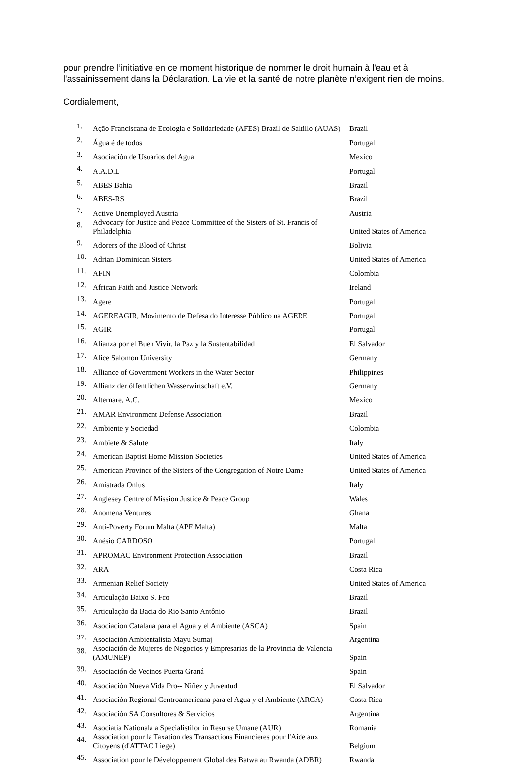pour prendre l’initiative en ce moment historique de nommer le droit humain à l'eau et à l'assainissement dans la Déclaration. La vie et la santé de notre planète n’exigent rien de moins.
Cordialement,
| 1. | Ação Franciscana de Ecologia e Solidariedade (AFES) Brazil de Saltillo (AUAS) | Brazil |
| 2. | Água é de todos | Portugal |
| 3. | Asociación de Usuarios del Agua | Mexico |
| 4. | A.A.D.L | Portugal |
| 5. | ABES Bahia | Brazil |
| 6. | ABES-RS | Brazil |
| 7. | Active Unemployed Austria | Austria |
| 8. | Advocacy for Justice and Peace Committee of the Sisters of St. Francis of Philadelphia | United States of America |
| 9. | Adorers of the Blood of Christ | Bolivia |
| 10. | Adrian Dominican Sisters | United States of America |
| 11. | AFIN | Colombia |
| 12. | African Faith and Justice Network | Ireland |
| 13. | Agere | Portugal |
| 14. | AGEREAGIR, Movimento de Defesa do Interesse Público na AGERE | Portugal |
| 15. | AGIR | Portugal |
| 16. | Alianza por el Buen Vivir, la Paz y la Sustentabilidad | El Salvador |
| 17. | Alice Salomon University | Germany |
| 18. | Alliance of Government Workers in the Water Sector | Philippines |
| 19. | Allianz der öffentlichen Wasserwirtschaft e.V. | Germany |
| 20. | Alternare, A.C. | Mexico |
| 21. | AMAR Environment Defense Association | Brazil |
| 22. | Ambiente y Sociedad | Colombia |
| 23. | Ambiete & Salute | Italy |
| 24. | American Baptist Home Mission Societies | United States of America |
| 25. | American Province of the Sisters of the Congregation of Notre Dame | United States of America |
| 26. | Amistrada Onlus | Italy |
| 27. | Anglesey Centre of Mission Justice & Peace Group | Wales |
| 28. | Anomena Ventures | Ghana |
| 29. | Anti-Poverty Forum Malta (APF Malta) | Malta |
| 30. | Anésio CARDOSO | Portugal |
| 31. | APROMAC Environment Protection Association | Brazil |
| 32. | ARA | Costa Rica |
| 33. | Armenian Relief Society | United States of America |
| 34. | Articulação Baixo S. Fco | Brazil |
| 35. | Articulação da Bacia do Rio Santo Antônio | Brazil |
| 36. | Asociacion Catalana para el Agua y el Ambiente (ASCA) | Spain |
| 37. | Asociación Ambientalista Mayu Sumaj | Argentina |
| 38. | Asociación de Mujeres de Negocios y Empresarias de la Provincia de Valencia (AMUNEP) | Spain |
| 39. | Asociación de Vecinos Puerta Graná | Spain |
| 40. | Asociación Nueva Vida Pro-- Niñez y Juventud | El Salvador |
| 41. | Asociación Regional Centroamericana para el Agua y el Ambiente (ARCA) | Costa Rica |
| 42. | Asociación SA Consultores & Servicios | Argentina |
| 43. | Asociatia Nationala a Specialistilor in Resurse Umane (AUR) | Romania |
| 44. | Association pour la Taxation des Transactions Financieres pour l'Aide aux Citoyens (d'ATTAC Liege) | Belgium |
| 45. | Association pour le Développement Global des Batwa au Rwanda (ADBR) | Rwanda |